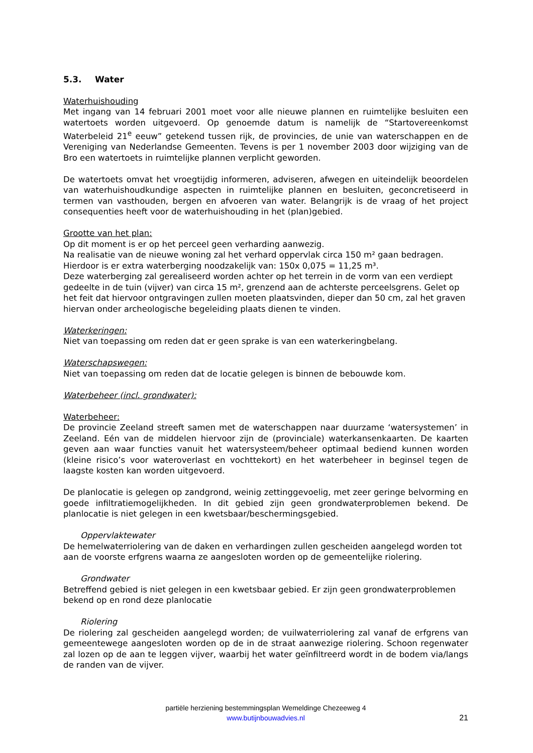5.3. Water
Waterhuishouding
Met ingang van 14 februari 2001 moet voor alle nieuwe plannen en ruimtelijke besluiten een watertoets worden uitgevoerd. Op genoemde datum is namelijk de “Startovereenkomst Waterbeleid 21<sup>e</sup> eeuw” getekend tussen rijk, de provincies, de unie van waterschappen en de Vereniging van Nederlandse Gemeenten. Tevens is per 1 november 2003 door wijziging van de Bro een watertoets in ruimtelijke plannen verplicht geworden.
De watertoets omvat het vroegtijdig informeren, adviseren, afwegen en uiteindelijk beoordelen van waterhuishoudkundige aspecten in ruimtelijke plannen en besluiten, geconcretiseerd in termen van vasthouden, bergen en afvoeren van water. Belangrijk is de vraag of het project consequenties heeft voor de waterhuishouding in het (plan)gebied.
Grootte van het plan:
Op dit moment is er op het perceel geen verharding aanwezig.
Na realisatie van de nieuwe woning zal het verhard oppervlak circa 150 m² gaan bedragen.
Hierdoor is er extra waterberging noodzakelijk van: 150x 0,075 = 11,25 m³.
Deze waterberging zal gerealiseerd worden achter op het terrein in de vorm van een verdiept gedeelte in de tuin (vijver) van circa 15 m², grenzend aan de achterste perceelsgrens. Gelet op het feit dat hiervoor ontgravingen zullen moeten plaatsvinden, dieper dan 50 cm, zal het graven hiervan onder archeologische begeleiding plaats dienen te vinden.
Waterkeringen:
Niet van toepassing om reden dat er geen sprake is van een waterkeringbelang.
Waterschapswegen:
Niet van toepassing om reden dat de locatie gelegen is binnen de bebouwde kom.
Waterbeheer (incl. grondwater):
Waterbeheer:
De provincie Zeeland streeft samen met de waterschappen naar duurzame ‘watersystemen’ in Zeeland. Eén van de middelen hiervoor zijn de (provinciale) waterkansenkaarten. De kaarten geven aan waar functies vanuit het watersysteem/beheer optimaal bediend kunnen worden (kleine risico’s voor wateroverlast en vochttekort) en het waterbeheer in beginsel tegen de laagste kosten kan worden uitgevoerd.
De planlocatie is gelegen op zandgrond, weinig zettinggevoelig, met zeer geringe belvorming en goede infiltratiemogelijkheden. In dit gebied zijn geen grondwaterproblemen bekend. De planlocatie is niet gelegen in een kwetsbaar/beschermingsgebied.
Oppervlaktewater
De hemelwaterriolering van de daken en verhardingen zullen gescheiden aangelegd worden tot aan de voorste erfgrens waarna ze aangesloten worden op de gemeentelijke riolering.
Grondwater
Betreffend gebied is niet gelegen in een kwetsbaar gebied. Er zijn geen grondwaterproblemen bekend op en rond deze planlocatie
Riolering
De riolering zal gescheiden aangelegd worden; de vuilwaterriolering zal vanaf de erfgrens van gemeentewege aangesloten worden op de in de straat aanwezige riolering. Schoon regenwater zal lozen op de aan te leggen vijver, waarbij het water geïnfiltreerd wordt in de bodem via/langs de randen van de vijver.
partiële herziening bestemmingsplan Wemeldinge Chezeeweg 4
www.butijnbouwadvies.nl
21